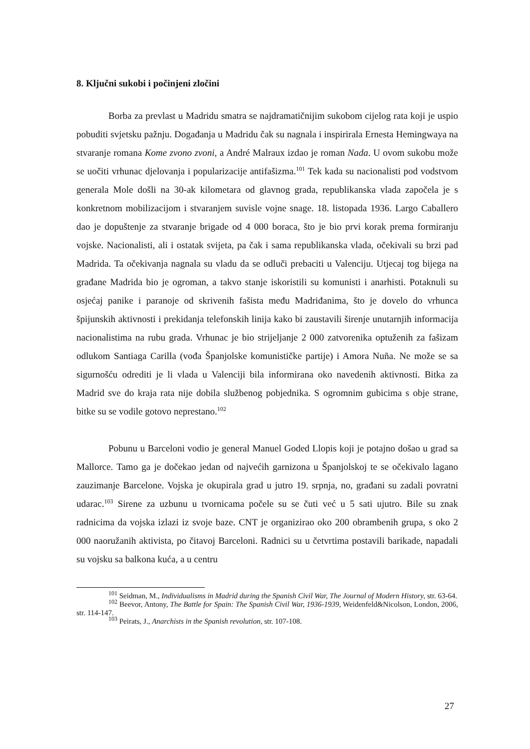8. Ključni sukobi i počinjeni zločini
Borba za prevlast u Madridu smatra se najdramatičnijim sukobom cijelog rata koji je uspio pobuditi svjetsku pažnju. Događanja u Madridu čak su nagnala i inspirirala Ernesta Hemingwaya na stvaranje romana Kome zvono zvoni, a André Malraux izdao je roman Nada. U ovom sukobu može se uočiti vrhunac djelovanja i popularizacije antifašizma.<sup>101</sup> Tek kada su nacionalisti pod vodstvom generala Mole došli na 30-ak kilometara od glavnog grada, republikanska vlada započela je s konkretnom mobilizacijom i stvaranjem suvisle vojne snage. 18. listopada 1936. Largo Caballero dao je dopuštenje za stvaranje brigade od 4 000 boraca, što je bio prvi korak prema formiranju vojske. Nacionalisti, ali i ostatak svijeta, pa čak i sama republikanska vlada, očekivali su brzi pad Madrida. Ta očekivanja nagnala su vladu da se odluči prebaciti u Valenciju. Utjecaj tog bijega na građane Madrida bio je ogroman, a takvo stanje iskoristili su komunisti i anarhisti. Potaknuli su osjećaj panike i paranoje od skrivenih fašista među Madriđanima, što je dovelo do vrhunca špijunskih aktivnosti i prekidanja telefonskih linija kako bi zaustavili širenje unutarnjih informacija nacionalistima na rubu grada. Vrhunac je bio strijeljanje 2 000 zatvorenika optuženih za fašizam odlukom Santiaga Carilla (vođa Španjolske komunističke partije) i Amora Nuña. Ne može se sa sigurnošću odrediti je li vlada u Valenciji bila informirana oko navedenih aktivnosti. Bitka za Madrid sve do kraja rata nije dobila službenog pobjednika. S ogromnim gubicima s obje strane, bitke su se vodile gotovo neprestano.<sup>102</sup>
Pobunu u Barceloni vodio je general Manuel Goded Llopis koji je potajno došao u grad sa Mallorce. Tamo ga je dočekao jedan od najvećih garnizona u Španjolskoj te se očekivalo lagano zauzimanje Barcelone. Vojska je okupirala grad u jutro 19. srpnja, no, građani su zadali povratni udarac.<sup>103</sup> Sirene za uzbunu u tvornicama počele su se čuti već u 5 sati ujutro. Bile su znak radnicima da vojska izlazi iz svoje baze. CNT je organizirao oko 200 obrambenih grupa, s oko 2 000 naoružanih aktivista, po čitavoj Barceloni. Radnici su u četvrtima postavili barikade, napadali su vojsku sa balkona kuća, a u centru
<sup>101</sup> Seidman, M., Individualisms in Madrid during the Spanish Civil War, The Journal of Modern History, str. 63-64.
<sup>102</sup> Beevor, Antony, The Battle for Spain: The Spanish Civil War, 1936-1939, Weidenfeld&Nicolson, London, 2006, str. 114-147.
<sup>103</sup> Peirats, J., Anarchists in the Spanish revolution, str. 107-108.
27